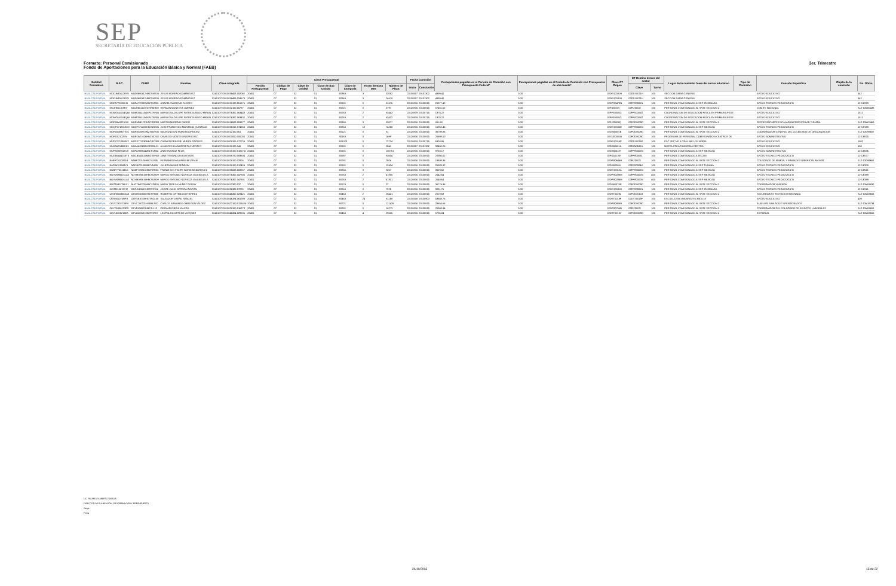SEP
SECRETARÍA DE EDUCACIÓN PÚBLICA
Formato: Personal Comisionado
Fondo de Aportaciones para la Educación Básica y Normal (FAEB)
3er. Trimestre
| Entidad Federativa | R.F.C. | CURP | Nombre | Clave integrada | Clave Presupuestal | | | | | | | Fecha Comisión | | Percepciones pagadas en el Período de Comisión con Presupuesto Federal* | Percepciones pagadas en el Período de Comisión con Presupuesto de otra fuente* | Clave CT Origen | CT Destino dentro del sector | | Lugar de la comisión fuera del sector educativo | Tipo de Comisión | Función Específica | Objeto de la comisión | No. Oficio |
| --- | --- | --- | --- | --- | --- | --- | --- | --- | --- | --- | --- | --- | --- | --- | --- | --- | --- | --- | --- | --- | --- | --- | --- |
| | | | | | Partida Presupuestal | Código de Pago | Clave de Unidad | Clave de Sub Unidad | Clave de Categoría | Horas Semana Mes | Número de Plaza | Inicio | Conclusión | | | | Clave | Turno | | | | | |
| BAJA CALIFORNIA | MODJ680412RV5 | MODJ680412HBCRMS06 | JESUS MORENO DOMINGUEZ | 0240107E0010036403.052082 | 20401 | 07 | 02 | 01 | E0363 | 3 | 52082 | 20130507 | 20131302 | 4999.40 | 0.00 | 02DES0031H | 02DES0031H | 100 | SECCION DARIA GENERAL | | APOYO EDUCATIVO | | 542 |
| BAJA CALIFORNIA | MODJ680412RV5 | MODJ680412HBCRMS06 | JESUS MORENO DOMINGUEZ | 0240107E0010036403.024678 | 20401 | 07 | 02 | 01 | E0363 | 3 | 24678 | 20130507 | 20131302 | 4999.40 | 0.00 | 02DES0031H | 02DES0031H | 100 | SECCION DARIA GENERAL | | APOYO EDUCATIVO | | 542 |
| BAJA CALIFORNIA | MOFA770322IH6 | MOFA770322MBCRLR06 | ARACELI MORENO FLORES | 0240107E0010018100.051676 | 20401 | 07 | 02 | 01 | E0181 | 0 | 51676 | 20120816 | 20130815 | 25077.40 | 0.00 | 02DPR0479N | 02FFR0001N | 100 | PERSONAL COMISIONADO A ISEP ENSENADA | | APOYO TECNICO PEDAGOGICO | | 12-13/229 |
| BAJA CALIFORNIA | MOJH651103RV | MOJH651103HCSNMR08 | HERMAN MONTOYA JIMENEZ | 0240107E0010022100.05797 | 20401 | 07 | 02 | 01 | E0221 | 0 | 5797 | 20120816 | 20130815 | 57401.62 | 0.00 | 02FIZ0002I | 02FIZ0002I | 100 | PERSONAL COMISIONADO AL SNTE SECCION 2 | | COMITE NACIONAL | | A12-13/460436 |
| BAJA CALIFORNIA | MOMG641104Q4A | MOMG641104MPLZRR05 | MARIA GUADALUPE PATRICIA MOZO MIRON | 0240107E0010076302.063443 | 20401 | 07 | 02 | 01 | E0763 | 2 | 63443 | 20120819 | 20130715 | 1370.22 | 0.00 | 02FFS0005G | 02FFS0005G | 100 | COORDINACION DE EDUCACION FISICA EN PRIMARIA FEDE | | APOYO EDUCATIVO | | 1811 |
| BAJA CALIFORNIA | MOMG641104Q4A | MOMG641104MPLZRR05 | MARIA GUADALUPE PATRICIA MOZO MIRON | 0240107E0010076302.063432 | 20401 | 07 | 02 | 01 | E0763 | 2 | 63432 | 20120819 | 20130715 | 1370.22 | 0.00 | 02FFS0005G | 02FFS0005G | 100 | COORDINACION DE EDUCACION FISICA EN PRIMARIA FEDE | | APOYO EDUCATIVO | | 1811 |
| BAJA CALIFORNIA | MOPM641221IX0 | MOPM641221HNTRRR01 | MARTIN MORENO PARDO | 0240107E0010016503.053877 | 20401 | 07 | 02 | 01 | E0165 | 3 | 53877 | 20120816 | 20130815 | 811.68 | 0.00 | 02FJZ0006Q | 02FGD0009G | 100 | PERSONAL COMISIONADO AL SNTE SECCION 2 | | REPRESENTANTE ESCALAFON PREESCOLAR TIJUANA | | A12-13/407469 |
| BAJA CALIFORNIA | MOQF571205GE0 | MOQF571205HBCNNS06 | JOSE FRANCISCO MONTANO QUINTANA | 0240107E0010036312.074260 | 20401 | 07 | 02 | 01 | E0363 | 12 | 74260 | 20120816 | 20130815 | 15953.46 | 0.00 | 02DES0035D | 02FFR0002M | 100 | PERSONAL COMISIONADO A ISEP MEXICALI | | APOYO TECNICO PEDAGOGICO | | 12-13/199 |
| BAJA CALIFORNIA | MORA630907S81 | MORA630907MZSRDS05 | MA ASUNCION MORA RODRIGUEZ | 0240107E0010012100.061 | 20401 | 07 | 02 | 01 | E0121 | 0 | 61 | 20120816 | 20130815 | 36789.86 | 0.00 | 02DJN0301B | 02FGD0009G | 100 | PERSONAL COMISIONADO AL SNTE SECCION 2 | | COORDINADOR GENERAL DEL COLEGIADO DE ORGANIZACION | | E12-13/398507 |
| BAJA CALIFORNIA | MORO52102EN | MORO521026HBCNCS02 | OSVALDO MONTES RODRIGUEZ | 0240107E0010000000.000000 | 20501 | 07 | 02 | 01 | S0163 | 0 | 0499 | 20120816 | 20130815 | 26698.50 | 0.00 | 02SUD0001B | 02FGD0009G | 100 | PROGRAMA DE PERSONAL COMISIONADO A CENTROS DE | | APOYO ADMINISTRATIVO | | 12-13/675 |
| BAJA CALIFORNIA | MUDS7710309V2 | MUDS771030MBCRCR08 | CARMEN DENISSE MURGA DAGLIER | 0240107E0010008105.072724 | 20401 | 07 | 02 | 01 | E01023 | 0 | 72724 | 20120819 | 20130715 | 6324.86 | 0.00 | 02DES0016P | 02DES0016P | 100 | ESC SEC NO 5 GRAL NIK LOS NORIA | | APOYO EDUCATIVO | | 1802 |
| BAJA CALIFORNIA | MUAA620430E63 | MUAA620430MSRRNL01 | ALMA CECILIA MURRIETA FUENTES | 0240107E0010018100.041 | 20401 | 07 | 02 | 01 | E0181 | 0 | 8041 | 20130507 | 20131302 | 30458.26 | 0.00 | 02DJN0581A | 02DJN0581A | 100 | NUEVA CREACION ZONA CENTRO | | APOYO EDUCATIVO | | 600 |
| BAJA CALIFORNIA | MUFA880904HJ9 | MUFA880904MBCRLN04 | ANAHI MUNOZ FELIX | 0240107E0010018100.0105761 | 20401 | 07 | 02 | 01 | E0181 | 0 | 105761 | 20120816 | 20130815 | 9763.17 | 0.00 | 02DJN0618Y | 02FFR0002M | 100 | PERSONAL COMISIONADO A ISEP MEXICALI | | APOYO ADMINISTRATIVO | | 12-13/636 |
| BAJA CALIFORNIA | MUGB5404156Y6 | MUGB540415MBCNVR03 | JANETH MUNGUIA GUEVARA | 0240107E0010068700.083604 | 20401 | 07 | 02 | 01 | E0687 | 0 | 83604 | 20120816 | 20130815 | 20366.62 | 0.00 | 02FUA0130Y | 02FFR0003L | 100 | PERSONAL COMISIONADO A TECATE | | APOYO TECNICO PEDAGOGICO | | 12-13/577 |
| BAJA CALIFORNIA | NABF720128314 | NABF720128HBCVLR05 | FERNANDO NAVARRO BELTRAN | 0240107E0010028100.02924 | 20401 | 07 | 02 | 01 | E0281 | 0 | 2924 | 20120816 | 20130815 | 19659.36 | 0.00 | 02DPR0646H | 02FIZ0002I | 100 | PERSONAL COMISIONADO AL SNTE SECCION 2 | | COLEGIADO DE ADMON. Y FINANZAS SUBOFICIAL MAYOR | | E12-13/399661 |
| BAJA CALIFORNIA | NARJ670108JV1 | NARJ670108MBCVNL05 | JULIETA NAVAR RENDON | 0240107E0010018100.012424 | 20401 | 07 | 02 | 01 | E0181 | 0 | 12424 | 20120816 | 20130815 | 25883.92 | 0.00 | 02DJN0268J | 02FFR0004K | 100 | PERSONAL COMISIONADO A ISEP TIJUANA | | APOYO TECNICO PEDAGOGICO | | 12-13/300 |
| BAJA CALIFORNIA | NOBF770816BL1 | NOBF770816HBCRRR08 | FRANCISCO FELIPE NORIEGA BORQUEZ | 0240107E0010036503.008257 | 20401 | 07 | 02 | 01 | E0365 | 3 | 8257 | 20120816 | 20130815 | 3029.52 | 0.00 | 02DES0012A | 02FFR0002M | 100 | PERSONAL COMISIONADO A ISEP MEXICALI | | APOYO TECNICO PEDAGOGICO | | 12-13/521 |
| BAJA CALIFORNIA | NOVM590616LA0 | NOVM590616HBCRLR09 | MARCO ANTONIO NORIEGA VALENZUELA | 0240107E0010076302.047800 | 20401 | 07 | 02 | 01 | E0763 | 2 | 47800 | 20120816 | 20130815 | 2642.64 | 0.00 | 02DPR0288M | 02FFR0002M | 400 | PERSONAL COMISIONADO A ISEP MEXICALI | | APOYO TECNICO PEDAGOGICO | | 12-13/389 |
| BAJA CALIFORNIA | NOVM590616LA0 | NOVM590616HBCRLR09 | MARCO ANTONIO NORIEGA VALENZUELA | 0240107E0010076302.047801 | 20401 | 07 | 02 | 01 | E0763 | 2 | 47801 | 20120816 | 20130815 | 2640.64 | 0.00 | 02DPR0288M | 02FFR0002M | 400 | PERSONAL COMISIONADO A ISEP MEXICALI | | APOYO TECNICO PEDAGOGICO | | 12-13/389 |
| BAJA CALIFORNIA | NUGT640726KL1 | NUGT640726MBCXDR05 | MARIA TERESA NUÑEZ GODOY | 0240107E0010012300.037 | 20401 | 07 | 02 | 01 | E0123 | 0 | 37 | 20120816 | 20130815 | 36774.96 | 0.00 | 02DJN0079R | 02FGD0009G | 100 | PERSONAL COMISIONADO AL SNTE SECCION 2 | | COORDINADOR VIVIENDA | | A12-13/406832 |
| BAJA CALIFORNIA | OEGJ5106197J2 | OEGJ510619HDFRYR04 | JORGE JULIO ORTEGA GAYTAN | 0240107E0010036308.07225 | 20401 | 07 | 02 | 01 | E0363 | 8 | 7225 | 20120816 | 20130815 | 9081.76 | 0.00 | 02DES0031H | 02FFR0001N | 100 | PERSONAL COMISIONADO A ISEP ENSENADA | | APOYO TECNICO PEDAGOGICO | | 12-13/241 |
| BAJA CALIFORNIA | OEGR650805KA3 | OEGR650805HBCRTB06 | ROBERTO ORTEGA GUTIERREZ | 0240107E0010046302.028421 | 20401 | 07 | 02 | 01 | E0463 | 2 | 28421 | 20120816 | 20130815 | 2019.68 | 0.00 | 02DST0029L | 02FGD0013J | 100 | PERSONAL COMISIONADO AL SNTE SECCION 2 | | SECUNDARIAS TECNICAS ENSENADA | | A12-13/406656 |
| BAJA CALIFORNIA | OERS610709IF3 | OERS610709HGTNGL08 | SALVADOR OTERO RANGEL | 0240107E0010046324.061288 | 20401 | 07 | 02 | 01 | E0463 | 24 | 61288 | 20130508 | 20130903 | 53658.76 | 0.00 | 02DST0018F | 02DST0018F | 100 | ESCUELA SECUNDARIA TECNICA 18 | | APOYO EDUCATIVO | | 409 |
| BAJA CALIFORNIA | OEVC7802218R0 | OEVC780221HSRBLR00 | CARLOS ARMANDO OBREGON VALDEZ | 0240107E0010022100.0121426 | 20401 | 07 | 02 | 01 | E0221 | 0 | 121426 | 20120816 | 20130815 | 29654.66 | 0.00 | 02DPR0806H | 02FGD0009G | 100 | PERSONAL COMISIONADO AL SNTE SECCION 2 | | AUXILIAR JUBILADOS Y PENSIONADOS | | A12-13/419734 |
| BAJA CALIFORNIA | OEYP6306233R9 | OEYP630623HBCJLL12 | PIEDLAN OJEDA YALERA | 0240107E0010028100.016273 | 20401 | 07 | 02 | 01 | E0281 | 0 | 16273 | 20120816 | 20130815 | 25968.94 | 0.00 | 02DPR0766B | 02FIZ0002I | 100 | PERSONAL COMISIONADO AL SNTE SECCION 2 | | COORDINADOR DEL COLEGIADO DE ASUNTOS LABORALES | | A12-13/406651 |
| BAJA CALIFORNIA | OEVL5005216EA | OEVL500521HBCRSP07 | LEOPOLDO ORTEGA VASQUEZ | 0240107E0010046304.029536 | 20401 | 07 | 02 | 01 | E0463 | 4 | 29536 | 20120816 | 20130815 | 6735.84 | 0.00 | 02DST0010V | 02FGD0009G | 100 | PERSONAL COMISIONADO AL SNTE SECCION 2 | | EDITORIAL | | A12-13/406666 |
LIC. RICARDO ALBERTO GARCIA
DIRECTOR DE PLANEACIÓN, PROGRAMACIÓN Y PRESUPUESTO
Cargo
Firma
24/10/2013 13 de 22